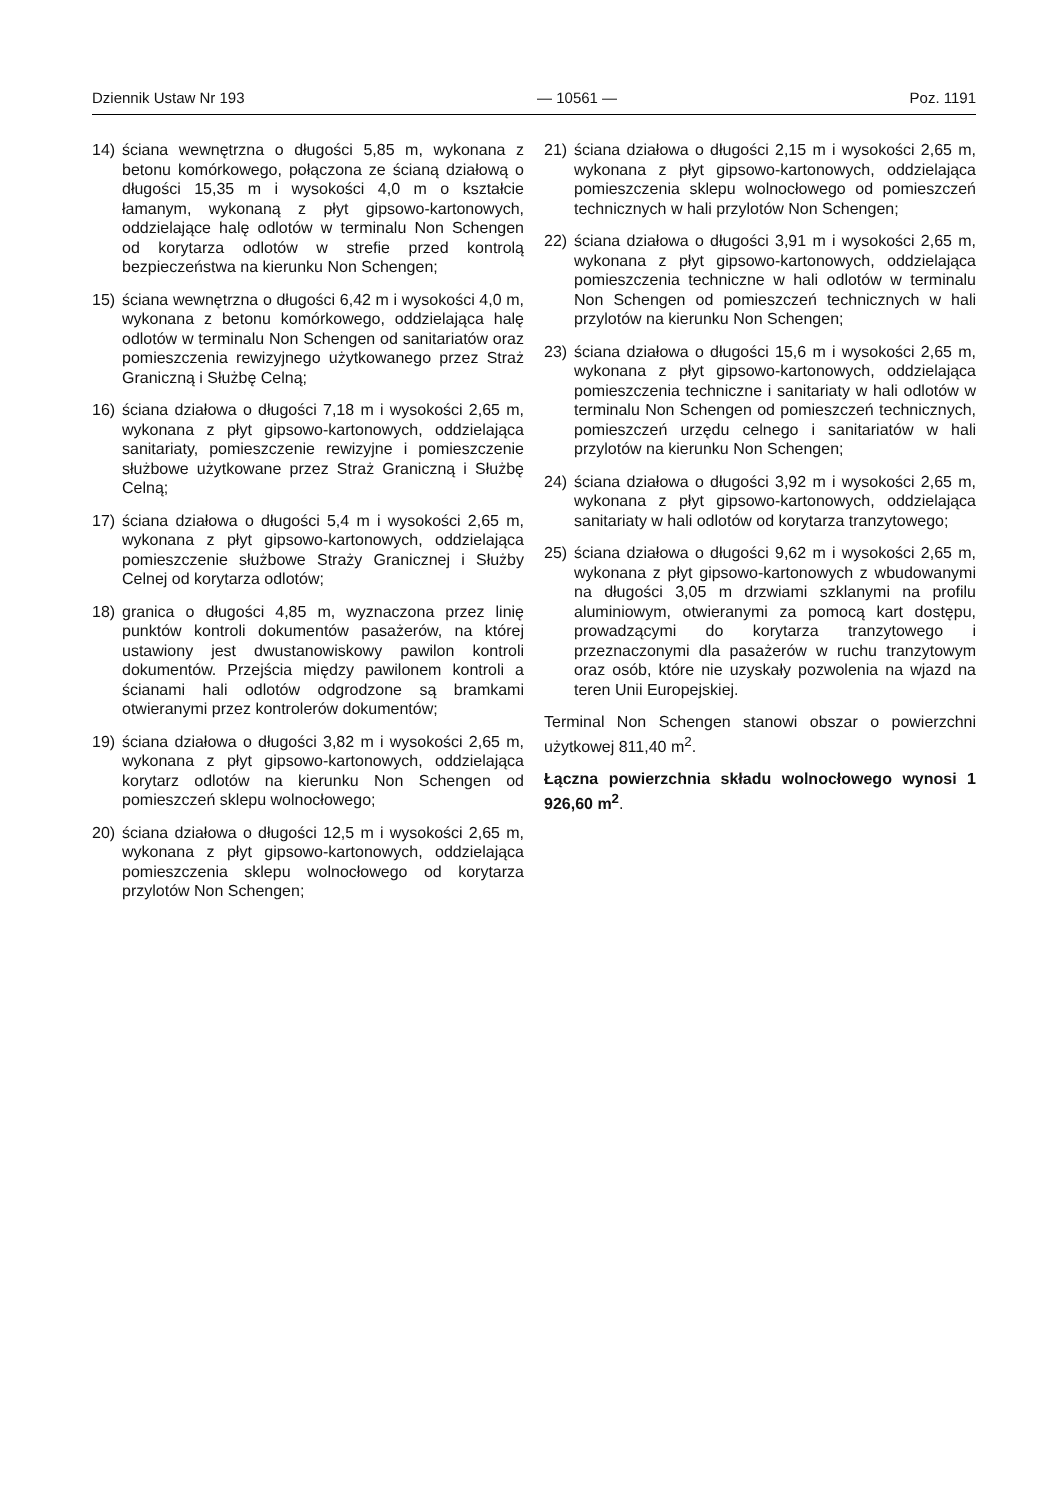Dziennik Ustaw Nr 193 — 10561 — Poz. 1191
14) ściana wewnętrzna o długości 5,85 m, wykonana z betonu komórkowego, połączona ze ścianą działową o długości 15,35 m i wysokości 4,0 m o kształcie łamanym, wykonaną z płyt gipsowo-kartonowych, oddzielające halę odlotów w terminalu Non Schengen od korytarza odlotów w strefie przed kontrolą bezpieczeństwa na kierunku Non Schengen;
15) ściana wewnętrzna o długości 6,42 m i wysokości 4,0 m, wykonana z betonu komórkowego, oddzielająca halę odlotów w terminalu Non Schengen od sanitariatów oraz pomieszczenia rewizyjnego użytkowanego przez Straż Graniczną i Służbę Celną;
16) ściana działowa o długości 7,18 m i wysokości 2,65 m, wykonana z płyt gipsowo-kartonowych, oddzielająca sanitariaty, pomieszczenie rewizyjne i pomieszczenie służbowe użytkowane przez Straż Graniczną i Służbę Celną;
17) ściana działowa o długości 5,4 m i wysokości 2,65 m, wykonana z płyt gipsowo-kartonowych, oddzielająca pomieszczenie służbowe Straży Granicznej i Służby Celnej od korytarza odlotów;
18) granica o długości 4,85 m, wyznaczona przez linię punktów kontroli dokumentów pasażerów, na której ustawiony jest dwustanowiskowy pawilon kontroli dokumentów. Przejścia między pawilonem kontroli a ścianami hali odlotów odgrodzone są bramkami otwieranymi przez kontrolerów dokumentów;
19) ściana działowa o długości 3,82 m i wysokości 2,65 m, wykonana z płyt gipsowo-kartonowych, oddzielająca korytarz odlotów na kierunku Non Schengen od pomieszczeń sklepu wolnocłowego;
20) ściana działowa o długości 12,5 m i wysokości 2,65 m, wykonana z płyt gipsowo-kartonowych, oddzielająca pomieszczenia sklepu wolnocłowego od korytarza przylotów Non Schengen;
21) ściana działowa o długości 2,15 m i wysokości 2,65 m, wykonana z płyt gipsowo-kartonowych, oddzielająca pomieszczenia sklepu wolnocłowego od pomieszczeń technicznych w hali przylotów Non Schengen;
22) ściana działowa o długości 3,91 m i wysokości 2,65 m, wykonana z płyt gipsowo-kartonowych, oddzielająca pomieszczenia techniczne w hali odlotów w terminalu Non Schengen od pomieszczeń technicznych w hali przylotów na kierunku Non Schengen;
23) ściana działowa o długości 15,6 m i wysokości 2,65 m, wykonana z płyt gipsowo-kartonowych, oddzielająca pomieszczenia techniczne i sanitariaty w hali odlotów w terminalu Non Schengen od pomieszczeń technicznych, pomieszczeń urzędu celnego i sanitariatów w hali przylotów na kierunku Non Schengen;
24) ściana działowa o długości 3,92 m i wysokości 2,65 m, wykonana z płyt gipsowo-kartonowych, oddzielająca sanitariaty w hali odlotów od korytarza tranzytowego;
25) ściana działowa o długości 9,62 m i wysokości 2,65 m, wykonana z płyt gipsowo-kartonowych z wbudowanymi na długości 3,05 m drzwiami szklanymi na profilu aluminiowym, otwieranymi za pomocą kart dostępu, prowadzącymi do korytarza tranzytowego i przeznaczonymi dla pasażerów w ruchu tranzytowym oraz osób, które nie uzyskały pozwolenia na wjazd na teren Unii Europejskiej.
Terminal Non Schengen stanowi obszar o powierzchni użytkowej 811,40 m<sup>2</sup>.
Łączna powierzchnia składu wolnocłowego wynosi 1 926,60 m<sup>2</sup>.